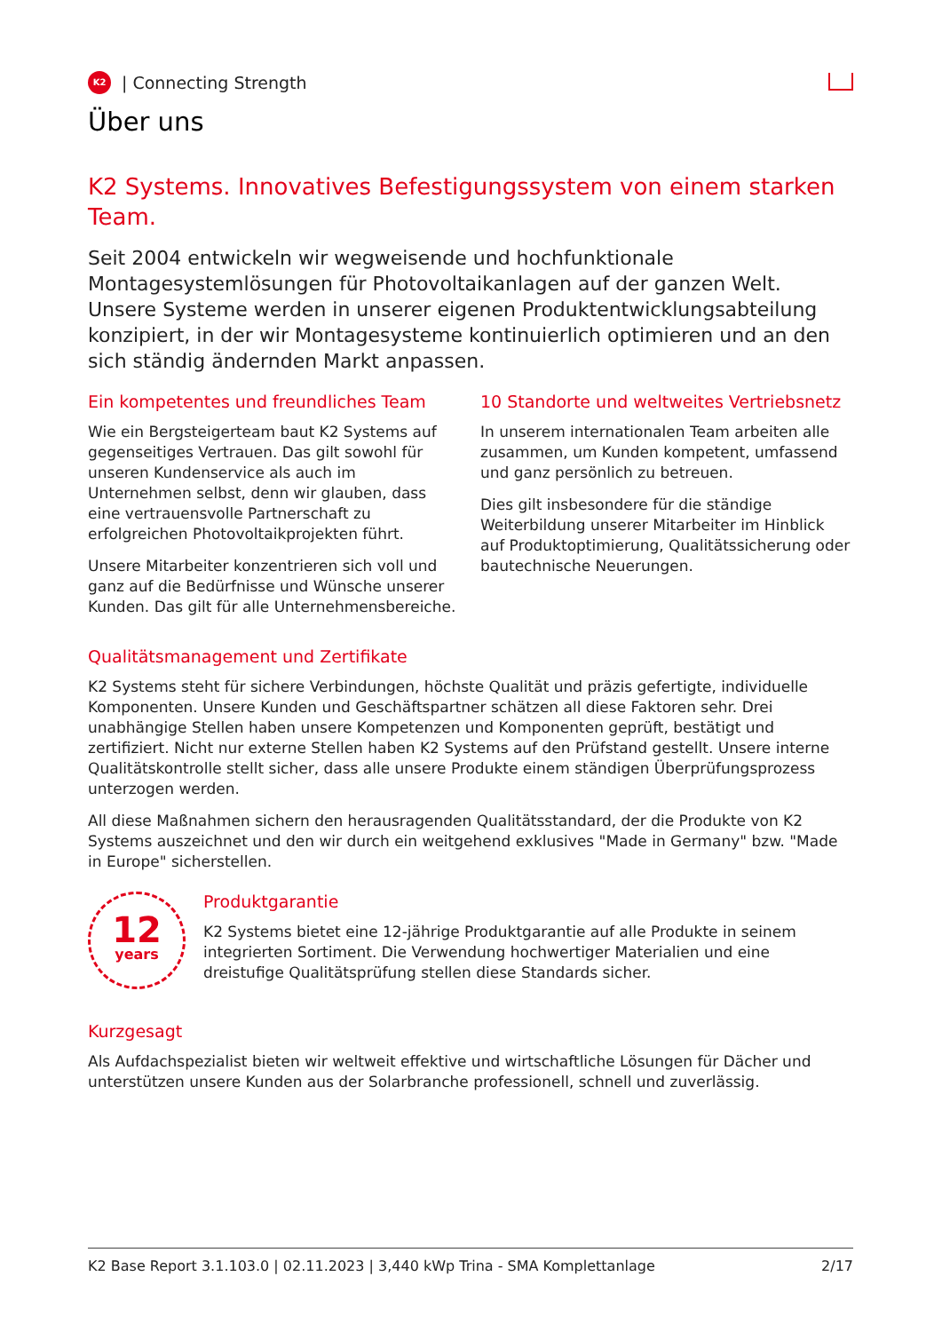K2
| Connecting Strength
Über uns
K2 Systems. Innovatives Befestigungssystem von einem starken Team.
Seit 2004 entwickeln wir wegweisende und hochfunktionale Montagesystemlösungen für Photovoltaikanlagen auf der ganzen Welt. Unsere Systeme werden in unserer eigenen Produktentwicklungsabteilung konzipiert, in der wir Montagesysteme kontinuierlich optimieren und an den sich ständig ändernden Markt anpassen.
Ein kompetentes und freundliches Team
Wie ein Bergsteigerteam baut K2 Systems auf gegenseitiges Vertrauen. Das gilt sowohl für unseren Kundenservice als auch im Unternehmen selbst, denn wir glauben, dass eine vertrauensvolle Partnerschaft zu erfolgreichen Photovoltaikprojekten führt.
Unsere Mitarbeiter konzentrieren sich voll und ganz auf die Bedürfnisse und Wünsche unserer Kunden. Das gilt für alle Unternehmensbereiche.
10 Standorte und weltweites Vertriebsnetz
In unserem internationalen Team arbeiten alle zusammen, um Kunden kompetent, umfassend und ganz persönlich zu betreuen.
Dies gilt insbesondere für die ständige Weiterbildung unserer Mitarbeiter im Hinblick auf Produktoptimierung, Qualitätssicherung oder bautechnische Neuerungen.
Qualitätsmanagement und Zertifikate
K2 Systems steht für sichere Verbindungen, höchste Qualität und präzis gefertigte, individuelle Komponenten. Unsere Kunden und Geschäftspartner schätzen all diese Faktoren sehr. Drei unabhängige Stellen haben unsere Kompetenzen und Komponenten geprüft, bestätigt und zertifiziert. Nicht nur externe Stellen haben K2 Systems auf den Prüfstand gestellt. Unsere interne Qualitätskontrolle stellt sicher, dass alle unsere Produkte einem ständigen Überprüfungsprozess unterzogen werden.
All diese Maßnahmen sichern den herausragenden Qualitätsstandard, der die Produkte von K2 Systems auszeichnet und den wir durch ein weitgehend exklusives "Made in Germany" bzw. "Made in Europe" sicherstellen.
12
years
Produktgarantie
K2 Systems bietet eine 12-jährige Produktgarantie auf alle Produkte in seinem integrierten Sortiment. Die Verwendung hochwertiger Materialien und eine dreistufige Qualitätsprüfung stellen diese Standards sicher.
Kurzgesagt
Als Aufdachspezialist bieten wir weltweit effektive und wirtschaftliche Lösungen für Dächer und unterstützen unsere Kunden aus der Solarbranche professionell, schnell und zuverlässig.
K2 Base Report 3.1.103.0 | 02.11.2023 | 3,440 kWp Trina - SMA Komplettanlage 2/17